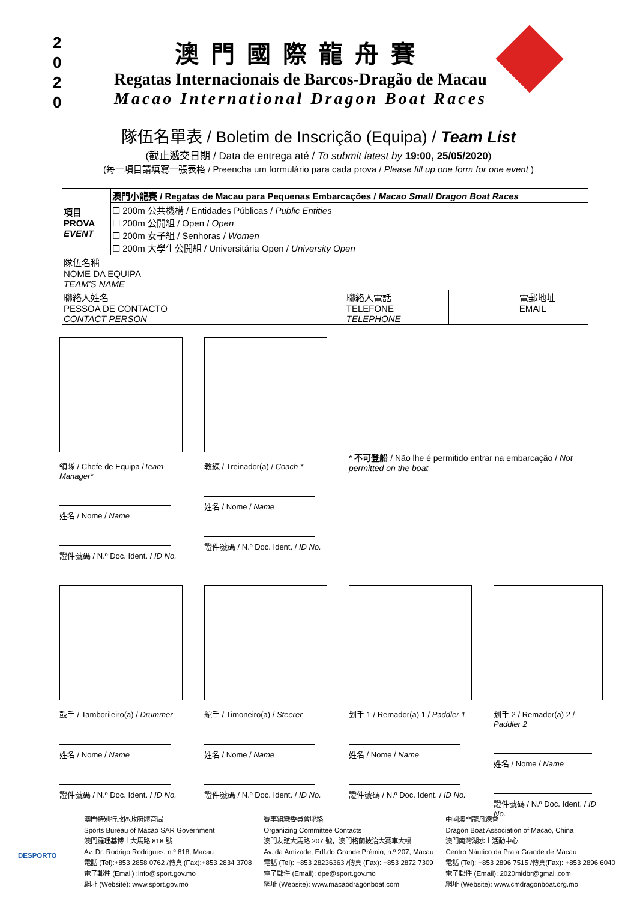2
0
2
0
澳門國際龍舟賽
Regatas Internacionais de Barcos-Dragão de Macau
Macao International Dragon Boat Races
隊伍名單表 / Boletim de Inscrição (Equipa) / Team List
(截止遞交日期 / Data de entrega até / To submit latest by 19:00, 25/05/2020)
(每一項目請填寫一張表格 / Preencha um formulário para cada prova / Please fill up one form for one event )
| 項目 PROVA EVENT | 澳門小龍賽 / Regatas de Macau para Pequenas Embarcações / Macao Small Dragon Boat Races | | | | |
| | ☐ 200m 公共機構 / Entidades Públicas / Public Entities ☐ 200m 公開組 / Open / Open ☐ 200m 女子組 / Senhoras / Women ☐ 200m 大學生公開組 / Universitária Open / University Open | | | | |
| 隊伍名稱 NOME DA EQUIPA TEAM'S NAME | | | | | |
| 聯絡人姓名 PESSOA DE CONTACTO CONTACT PERSON | | | 聯絡人電話 TELEFONE TELEPHONE | | 電郵地址 EMAIL |
領隊 / Chefe de Equipa /Team Manager*
姓名 / Nome / Name
證件號碼 / N.º Doc. Ident. / ID No.
教練 / Treinador(a) / Coach *
姓名 / Nome / Name
證件號碼 / N.º Doc. Ident. / ID No.
* 不可登船 / Não lhe é permitido entrar na embarcação / Not permitted on the boat
鼓手 / Tamborileiro(a) / Drummer
姓名 / Nome / Name
證件號碼 / N.º Doc. Ident. / ID No.
舵手 / Timoneiro(a) / Steerer
姓名 / Nome / Name
證件號碼 / N.º Doc. Ident. / ID No.
划手 1 / Remador(a) 1 / Paddler 1
姓名 / Nome / Name
證件號碼 / N.º Doc. Ident. / ID No.
划手 2 / Remador(a) 2 / Paddler 2
姓名 / Nome / Name
證件號碼 / N.º Doc. Ident. / ID No.
DESPORTO
澳門特別行政區政府體育局
Sports Bureau of Macao SAR Government
澳門羅理基博士大馬路 818 號
Av. Dr. Rodrigo Rodrigues, n.º 818, Macau
電話 (Tel):+853 2858 0762 /傳真 (Fax):+853 2834 3708
電子郵件 (Email) :info@sport.gov.mo
網址 (Website): www.sport.gov.mo
賽事組織委員會聯絡
Organizing Committee Contacts
澳門友誼大馬路 207 號，澳門格蘭披治大賽車大樓
Av. da Amizade, Edf.do Grande Prémio, n.º 207, Macau
電話 (Tel): +853 28236363 /傳真 (Fax): +853 2872 7309
電子郵件 (Email): dpe@sport.gov.mo
網址 (Website): www.macaodragonboat.com
中國澳門龍舟總會
Dragon Boat Association of Macao, China
澳門南灣湖水上活動中心
Centro Náutico da Praia Grande de Macau
電話 (Tel): +853 2896 7515 /傳真(Fax): +853 2896 6040
電子郵件 (Email): 2020midbr@gmail.com
網址 (Website): www.cmdragonboat.org.mo